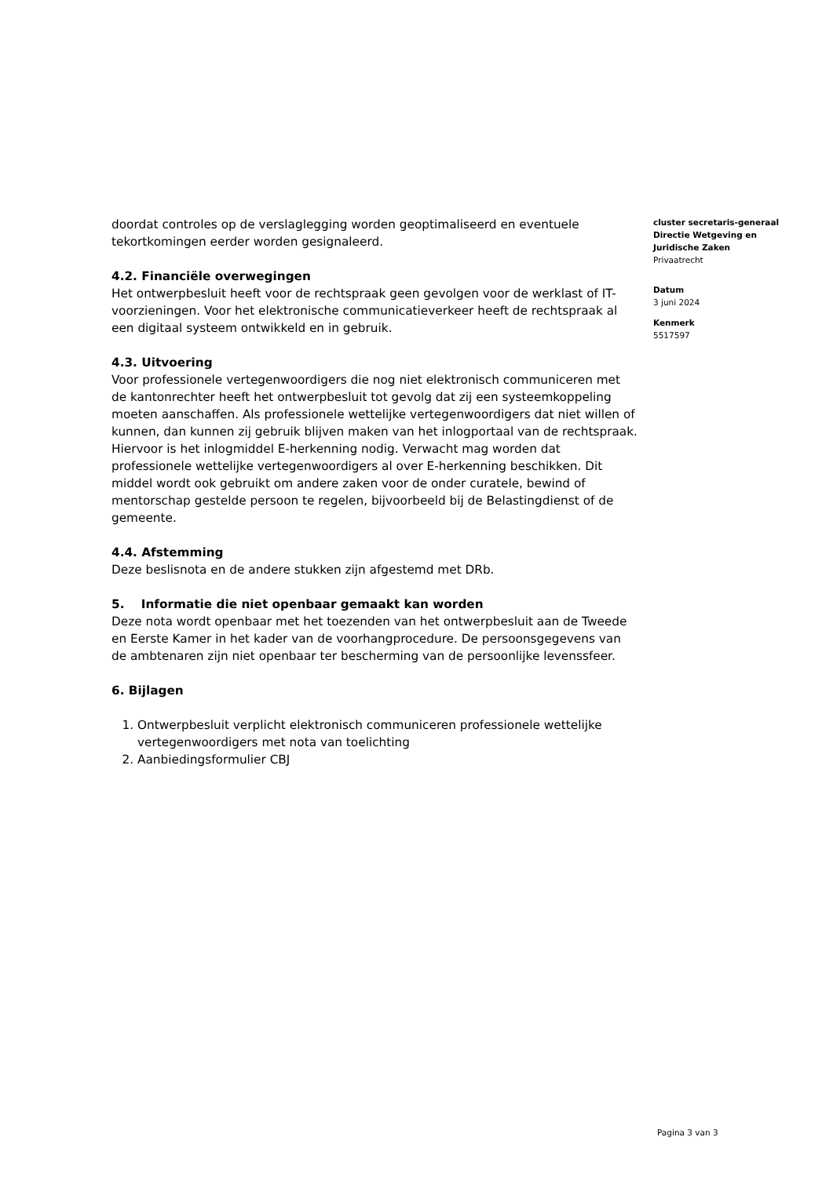doordat controles op de verslaglegging worden geoptimaliseerd en eventuele tekortkomingen eerder worden gesignaleerd.
4.2. Financiële overwegingen
Het ontwerpbesluit heeft voor de rechtspraak geen gevolgen voor de werklast of IT-voorzieningen. Voor het elektronische communicatieverkeer heeft de rechtspraak al een digitaal systeem ontwikkeld en in gebruik.
4.3. Uitvoering
Voor professionele vertegenwoordigers die nog niet elektronisch communiceren met de kantonrechter heeft het ontwerpbesluit tot gevolg dat zij een systeemkoppeling moeten aanschaffen. Als professionele wettelijke vertegenwoordigers dat niet willen of kunnen, dan kunnen zij gebruik blijven maken van het inlogportaal van de rechtspraak. Hiervoor is het inlogmiddel E-herkenning nodig. Verwacht mag worden dat professionele wettelijke vertegenwoordigers al over E-herkenning beschikken. Dit middel wordt ook gebruikt om andere zaken voor de onder curatele, bewind of mentorschap gestelde persoon te regelen, bijvoorbeeld bij de Belastingdienst of de gemeente.
4.4. Afstemming
Deze beslisnota en de andere stukken zijn afgestemd met DRb.
5. Informatie die niet openbaar gemaakt kan worden
Deze nota wordt openbaar met het toezenden van het ontwerpbesluit aan de Tweede en Eerste Kamer in het kader van de voorhangprocedure. De persoonsgegevens van de ambtenaren zijn niet openbaar ter bescherming van de persoonlijke levenssfeer.
6. Bijlagen
1. Ontwerpbesluit verplicht elektronisch communiceren professionele wettelijke vertegenwoordigers met nota van toelichting
2. Aanbiedingsformulier CBJ
cluster secretaris-generaal
Directie Wetgeving en
Juridische Zaken
Privaatrecht
Datum
3 juni 2024
Kenmerk
5517597
Pagina 3 van 3